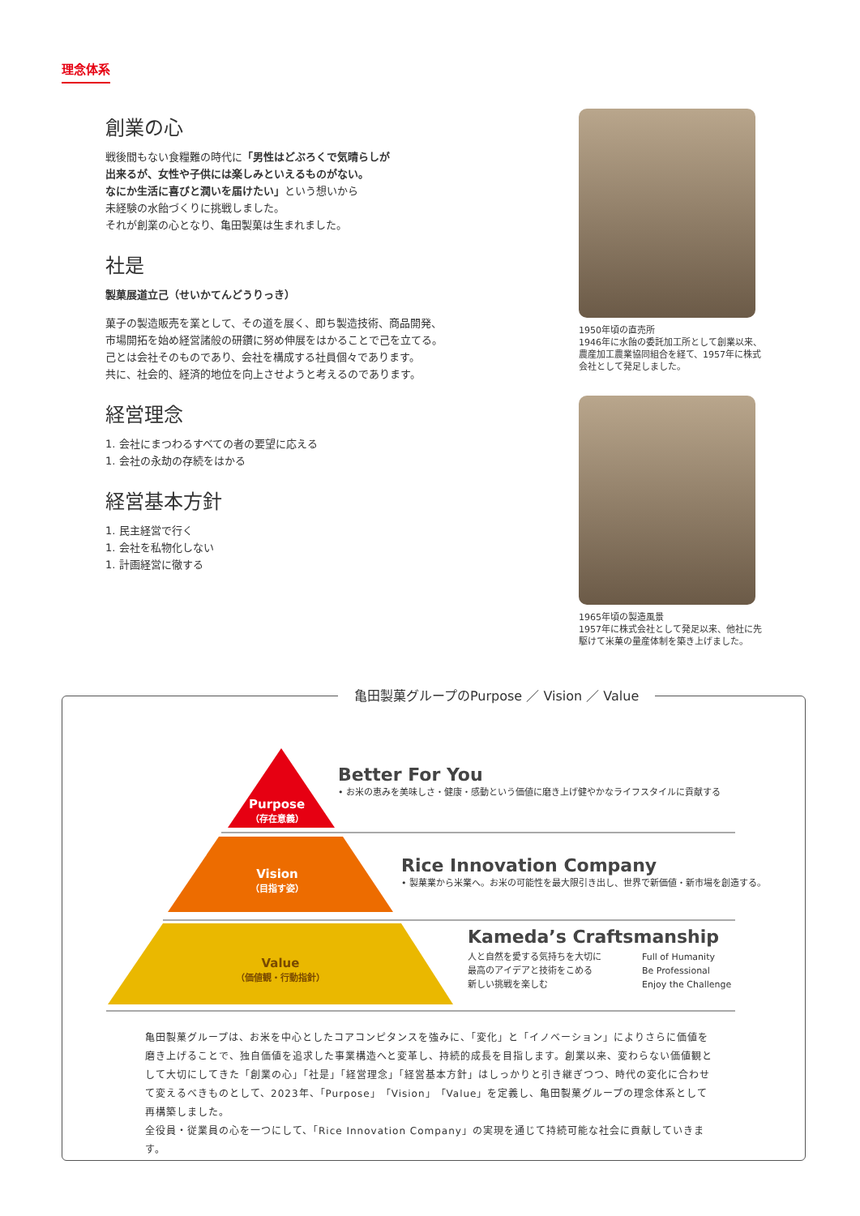理念体系
創業の心
戦後間もない食糧難の時代に「男性はどぶろくで気晴らしが
出来るが、女性や子供には楽しみといえるものがない。
なにか生活に喜びと潤いを届けたい」という想いから
未経験の水飴づくりに挑戦しました。
それが創業の心となり、亀田製菓は生まれました。
社是
製菓展道立己（せいかてんどうりっき）
菓子の製造販売を業として、その道を展く、即ち製造技術、商品開発、
市場開拓を始め経営諸般の研鑽に努め伸展をはかることで己を立てる。
己とは会社そのものであり、会社を構成する社員個々であります。
共に、社会的、経済的地位を向上させようと考えるのであります。
経営理念
1. 会社にまつわるすべての者の要望に応える
1. 会社の永劫の存続をはかる
経営基本方針
1. 民主経営で行く
1. 会社を私物化しない
1. 計画経営に徹する
1950年頃の直売所
1946年に水飴の委託加工所として創業以来、農産加工農業協同組合を経て、1957年に株式会社として発足しました。
1965年頃の製造風景
1957年に株式会社として発足以来、他社に先駆けて米菓の量産体制を築き上げました。
亀田製菓グループのPurpose ／ Vision ／ Value
Purpose
（存在意義）
Vision
（目指す姿）
Value
（価値観・行動指針）
Better For You
• お米の恵みを美味しさ・健康・感動という価値に磨き上げ健やかなライフスタイルに貢献する
Rice Innovation Company
• 製菓業から米業へ。お米の可能性を最大限引き出し、世界で新価値・新市場を創造する。
Kameda’s Craftsmanship
人と自然を愛する気持ちを大切に
最高のアイデアと技術をこめる
新しい挑戦を楽しむ
Full of Humanity
Be Professional
Enjoy the Challenge
亀田製菓グループは、お米を中心としたコアコンピタンスを強みに、「変化」と「イノベーション」によりさらに価値を磨き上げることで、独自価値を追求した事業構造へと変革し、持続的成長を目指します。創業以来、変わらない価値観として大切にしてきた「創業の心」「社是」「経営理念」「経営基本方針」はしっかりと引き継ぎつつ、時代の変化に合わせて変えるべきものとして、2023年、「Purpose」「Vision」「Value」を定義し、亀田製菓グループの理念体系として再構築しました。
全役員・従業員の心を一つにして、「Rice Innovation Company」の実現を通じて持続可能な社会に貢献していきます。